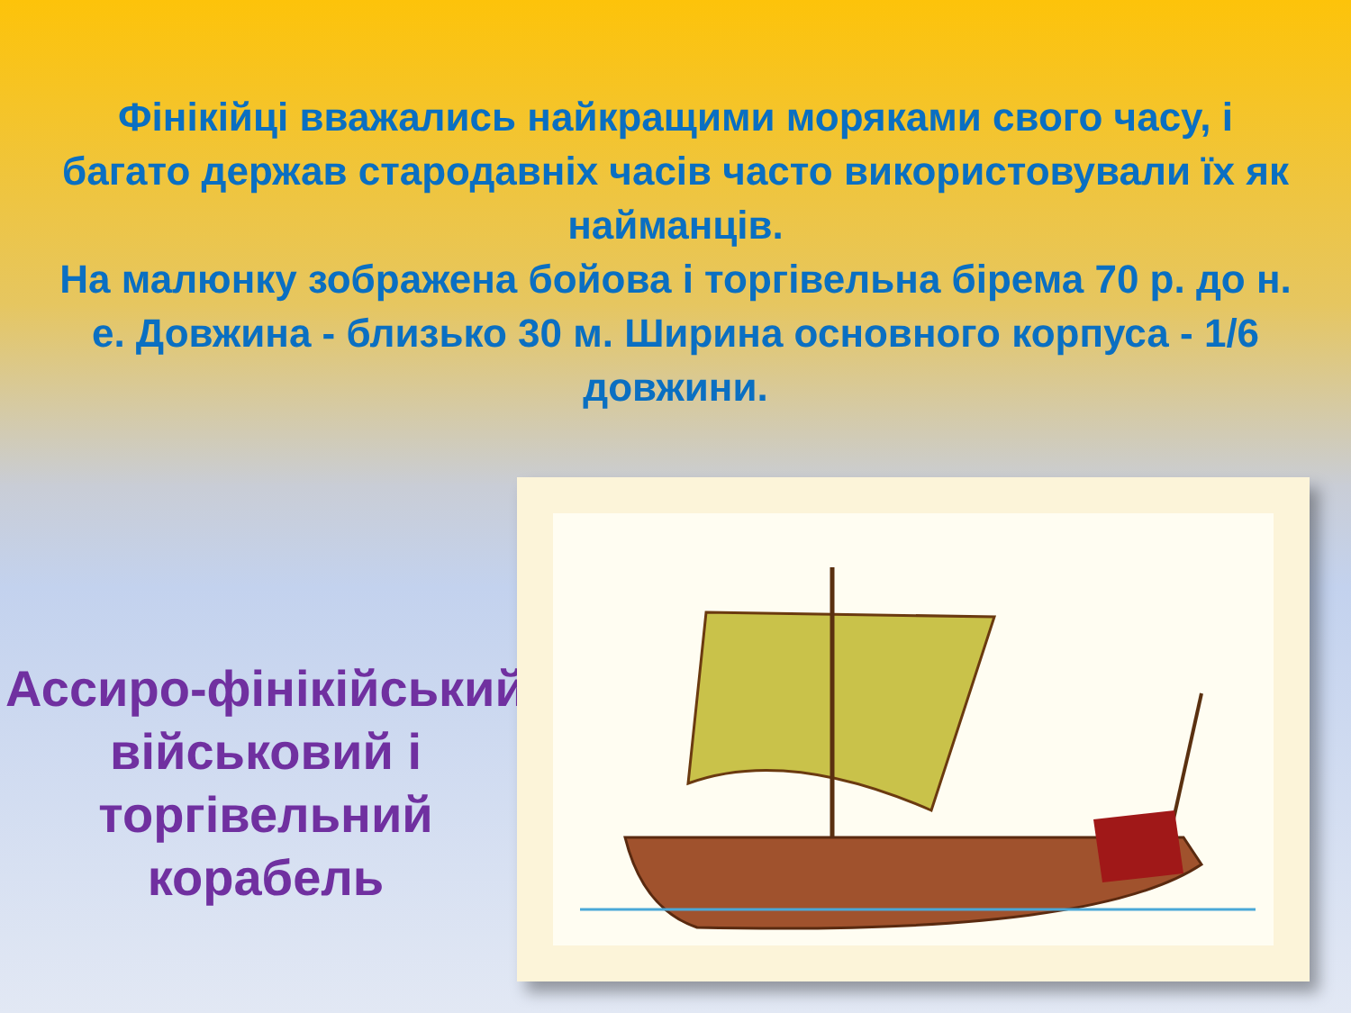Фінікійці вважались найкращими моряками свого часу, і багато держав стародавніх часів часто використовували їх як найманців.
На малюнку зображена бойова і торгівельна бірема 70 р. до н. е. Довжина - близько 30 м. Ширина основного корпуса - 1/6 довжини.
Ассиро-фінікійський військовий і торгівельний корабель